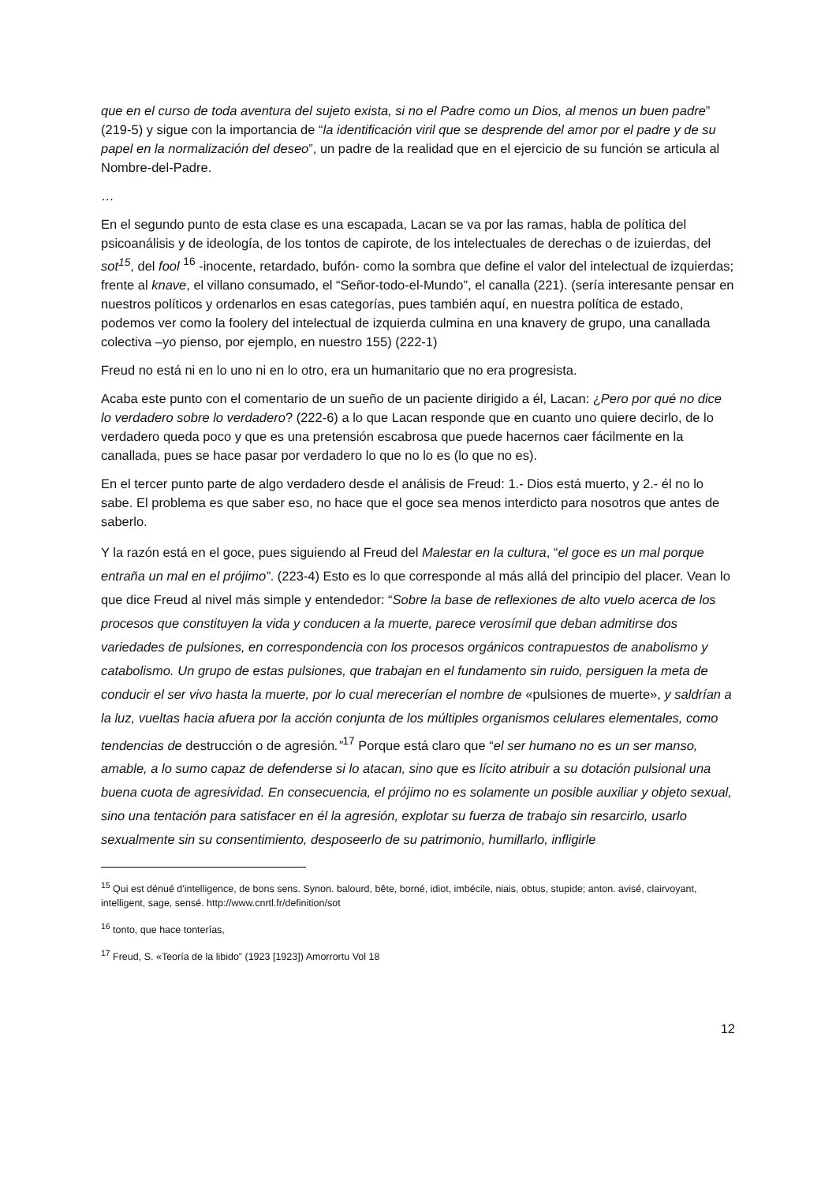que en el curso de toda aventura del sujeto exista, si no el Padre como un Dios, al menos un buen padre” (219-5) y sigue con la importancia de “la identificación viril que se desprende del amor por el padre y de su papel en la normalización del deseo”, un padre de la realidad que en el ejercicio de su función se articula al Nombre-del-Padre.
…
En el segundo punto de esta clase es una escapada, Lacan se va por las ramas, habla de política del psicoanálisis y de ideología, de los tontos de capirote, de los intelectuales de derechas o de izuierdas, del sot<sup>15</sup>, del fool <sup>16</sup> -inocente, retardado, bufón- como la sombra que define el valor del intelectual de izquierdas; frente al knave, el villano consumado, el “Señor-todo-el-Mundo”, el canalla (221). (sería interesante pensar en nuestros políticos y ordenarlos en esas categorías, pues también aquí, en nuestra política de estado, podemos ver como la foolery del intelectual de izquierda culmina en una knavery de grupo, una canallada colectiva –yo pienso, por ejemplo, en nuestro 155) (222-1)
Freud no está ni en lo uno ni en lo otro, era un humanitario que no era progresista.
Acaba este punto con el comentario de un sueño de un paciente dirigido a él, Lacan: ¿Pero por qué no dice lo verdadero sobre lo verdadero? (222-6) a lo que Lacan responde que en cuanto uno quiere decirlo, de lo verdadero queda poco y que es una pretensión escabrosa que puede hacernos caer fácilmente en la canallada, pues se hace pasar por verdadero lo que no lo es (lo que no es).
En el tercer punto parte de algo verdadero desde el análisis de Freud: 1.- Dios está muerto, y 2.- él no lo sabe. El problema es que saber eso, no hace que el goce sea menos interdicto para nosotros que antes de saberlo.
Y la razón está en el goce, pues siguiendo al Freud del Malestar en la cultura, “el goce es un mal porque entraña un mal en el prójimo”. (223-4) Esto es lo que corresponde al más allá del principio del placer. Vean lo que dice Freud al nivel más simple y entendedor: “Sobre la base de reflexiones de alto vuelo acerca de los procesos que constituyen la vida y conducen a la muerte, parece verosímil que deban admitirse dos variedades de pulsiones, en correspondencia con los procesos orgánicos contrapuestos de anabolismo y catabolismo. Un grupo de estas pulsiones, que trabajan en el fundamento sin ruido, persiguen la meta de conducir el ser vivo hasta la muerte, por lo cual merecerían el nombre de «pulsiones de muerte», y saldrían a la luz, vueltas hacia afuera por la acción conjunta de los múltiples organismos celulares elementales, como tendencias de destrucción o de agresión.”<sup>17</sup> Porque está claro que “el ser humano no es un ser manso, amable, a lo sumo capaz de defenderse si lo atacan, sino que es lícito atribuir a su dotación pulsional una buena cuota de agresividad. En consecuencia, el prójimo no es solamente un posible auxiliar y objeto sexual, sino una tentación para satisfacer en él la agresión, explotar su fuerza de trabajo sin resarcirlo, usarlo sexualmente sin su consentimiento, desposeerlo de su patrimonio, humillarlo, infligirle
<sup>15</sup> Qui est dénué d'intelligence, de bons sens. Synon. balourd, bête, borné, idiot, imbécile, niais, obtus, stupide; anton. avisé, clairvoyant, intelligent, sage, sensé. http://www.cnrtl.fr/definition/sot
<sup>16</sup> tonto, que hace tonterías,
<sup>17</sup> Freud, S. «Teoría de la libido” (1923 [1923]) Amorrortu Vol 18
12